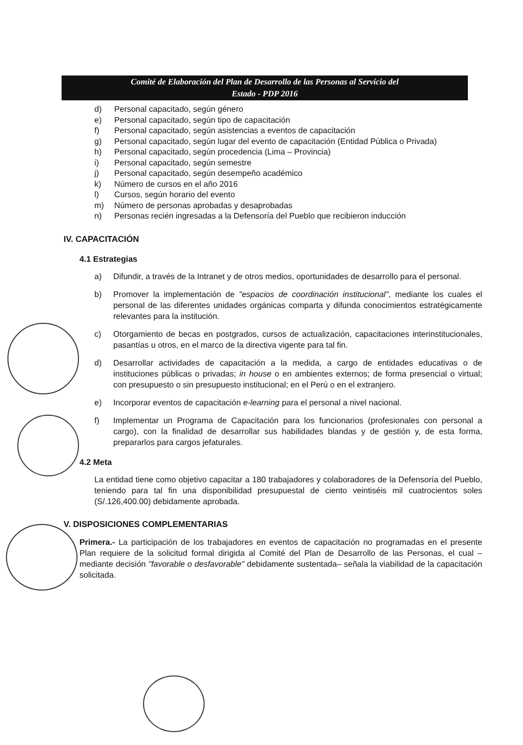Comité de Elaboración del Plan de Desarrollo de las Personas al Servicio del
Estado - PDP 2016
d) Personal capacitado, según género
e) Personal capacitado, según tipo de capacitación
f) Personal capacitado, según asistencias a eventos de capacitación
g) Personal capacitado, según lugar del evento de capacitación (Entidad Pública o Privada)
h) Personal capacitado, según procedencia (Lima – Provincia)
i) Personal capacitado, según semestre
j) Personal capacitado, según desempeño académico
k) Número de cursos en el año 2016
l) Cursos, según horario del evento
m) Número de personas aprobadas y desaprobadas
n) Personas recién ingresadas a la Defensoría del Pueblo que recibieron inducción
IV. CAPACITACIÓN
4.1 Estrategias
a) Difundir, a través de la Intranet y de otros medios, oportunidades de desarrollo para el personal.
b) Promover la implementación de "espacios de coordinación institucional", mediante los cuales el personal de las diferentes unidades orgánicas comparta y difunda conocimientos estratégicamente relevantes para la institución.
c) Otorgamiento de becas en postgrados, cursos de actualización, capacitaciones interinstitucionales, pasantías u otros, en el marco de la directiva vigente para tal fin.
d) Desarrollar actividades de capacitación a la medida, a cargo de entidades educativas o de instituciones públicas o privadas; in house o en ambientes externos; de forma presencial o virtual; con presupuesto o sin presupuesto institucional; en el Perú o en el extranjero.
e) Incorporar eventos de capacitación e-learning para el personal a nivel nacional.
f) Implementar un Programa de Capacitación para los funcionarios (profesionales con personal a cargo), con la finalidad de desarrollar sus habilidades blandas y de gestión y, de esta forma, prepararlos para cargos jefaturales.
4.2 Meta
La entidad tiene como objetivo capacitar a 180 trabajadores y colaboradores de la Defensoría del Pueblo, teniendo para tal fin una disponibilidad presupuestal de ciento veintiséis mil cuatrocientos soles (S/.126,400.00) debidamente aprobada.
V. DISPOSICIONES COMPLEMENTARIAS
Primera.- La participación de los trabajadores en eventos de capacitación no programadas en el presente Plan requiere de la solicitud formal dirigida al Comité del Plan de Desarrollo de las Personas, el cual –mediante decisión "favorable o desfavorable" debidamente sustentada– señala la viabilidad de la capacitación solicitada.